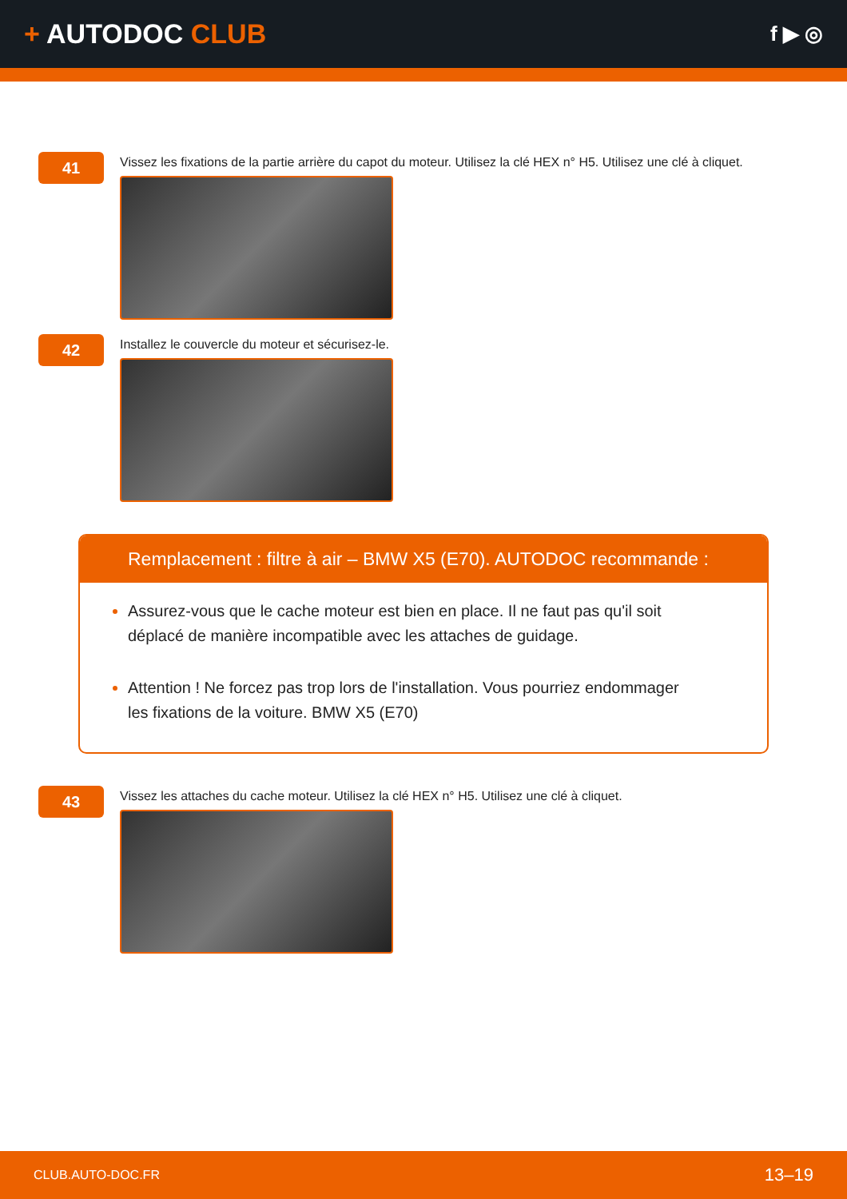+ AUTODOC CLUB
f ▶ ◎
41
Vissez les fixations de la partie arrière du capot du moteur. Utilisez la clé HEX n° H5. Utilisez une clé à cliquet.
42
Installez le couvercle du moteur et sécurisez-le.
Remplacement : filtre à air – BMW X5 (E70). AUTODOC recommande :
Assurez-vous que le cache moteur est bien en place. Il ne faut pas qu'il soit déplacé de manière incompatible avec les attaches de guidage.
Attention ! Ne forcez pas trop lors de l'installation. Vous pourriez endommager les fixations de la voiture. BMW X5 (E70)
43
Vissez les attaches du cache moteur. Utilisez la clé HEX n° H5. Utilisez une clé à cliquet.
CLUB.AUTO-DOC.FR 13–19